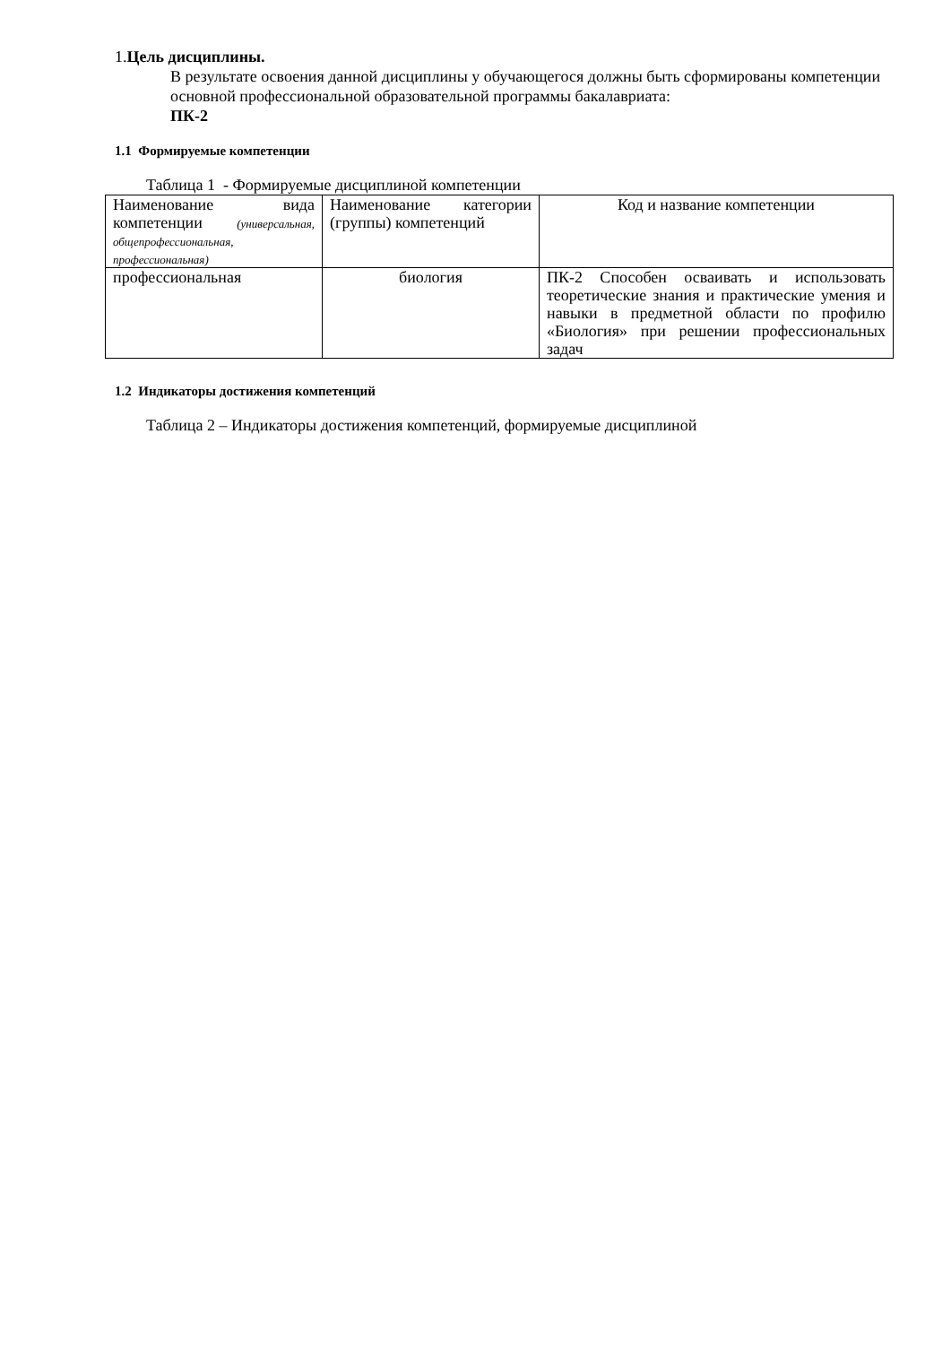1.Цель дисциплины.
В результате освоения данной дисциплины у обучающегося должны быть сформированы компетенции основной профессиональной образовательной программы бакалавриата:
ПК-2
1.1 Формируемые компетенции
Таблица 1 - Формируемые дисциплиной компетенции
| Наименование вида компетенции (универсальная, общепрофессиональная, профессиональная) | Наименование категории (группы) компетенций | Код и название компетенции |
| профессиональная | биология | ПК-2 Способен осваивать и использовать теоретические знания и практические умения и навыки в предметной области по профилю «Биология» при решении профессиональных задач |
1.2 Индикаторы достижения компетенций
Таблица 2 – Индикаторы достижения компетенций, формируемые дисциплиной